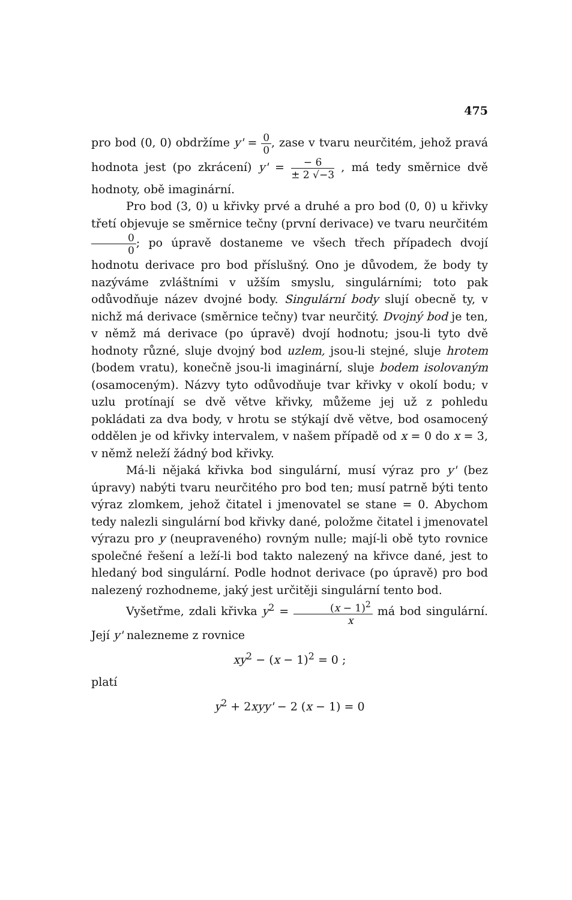475
pro bod (0, 0) obdržíme y' = 0 0, zase v tvaru neurčitém, jehož pravá hodnota jest (po zkrácení) y' = − 6 ± 2 √−3 , má tedy směrnice dvě hodnoty, obě imaginární.
Pro bod (3, 0) u křivky prvé a druhé a pro bod (0, 0) u křivky třetí objevuje se směrnice tečny (první derivace) ve tvaru neurčitém 0 0; po úpravě dostaneme ve všech třech případech dvojí hodnotu derivace pro bod příslušný. Ono je důvodem, že body ty nazýváme zvláštními v užším smyslu, singulárními; toto pak odůvodňuje název dvojné body. Singulární body slují obecně ty, v nichž má derivace (směrnice tečny) tvar neurčitý. Dvojný bod je ten, v němž má derivace (po úpravě) dvojí hodnotu; jsou-li tyto dvě hodnoty různé, sluje dvojný bod uzlem, jsou-li stejné, sluje hrotem (bodem vratu), konečně jsou-li imaginární, sluje bodem isolovaným (osamoceným). Názvy tyto odůvodňuje tvar křivky v okolí bodu; v uzlu protínají se dvě větve křivky, můžeme jej už z pohledu pokládati za dva body, v hrotu se stýkají dvě větve, bod osamocený oddělen je od křivky intervalem, v našem případě od x = 0 do x = 3, v němž neleží žádný bod křivky.
Má-li nějaká křivka bod singulární, musí výraz pro y' (bez úpravy) nabýti tvaru neurčitého pro bod ten; musí patrně býti tento výraz zlomkem, jehož čitatel i jmenovatel se stane = 0. Abychom tedy nalezli singulární bod křivky dané, položme čitatel i jmenovatel výrazu pro y (neupraveného) rovným nulle; mají-li obě tyto rovnice společné řešení a leží-li bod takto nalezený na křivce dané, jest to hledaný bod singulární. Podle hodnot derivace (po úpravě) pro bod nalezený rozhodneme, jaký jest určitěji singulární tento bod.
Vyšetřme, zdali křivka y<sup>2</sup> = (x − 1)<sup>2</sup> x má bod singulární. Její y' nalezneme z rovnice
xy<sup>2</sup> − (x − 1)<sup>2</sup> = 0 ;
platí
y<sup>2</sup> + 2xyy' − 2 (x − 1) = 0